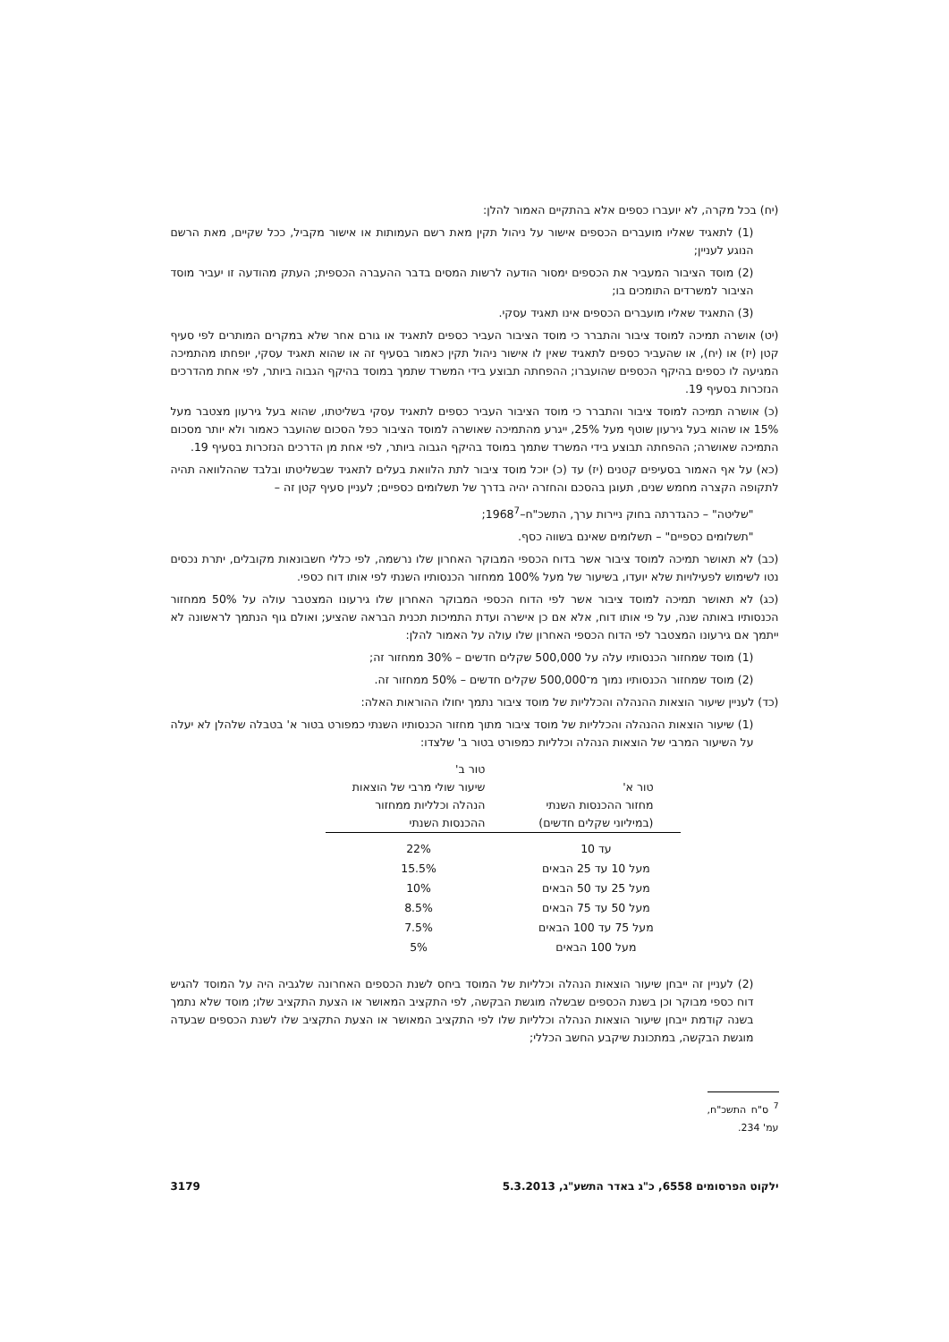(יח) בכל מקרה, לא יועברו כספים אלא בהתקיים האמור להלן:
(1) לתאגיד שאליו מועברים הכספים אישור על ניהול תקין מאת רשם העמותות או אישור מקביל, ככל שקיים, מאת הרשם הנוגע לעניין;
(2) מוסד הציבור המעביר את הכספים ימסור הודעה לרשות המסים בדבר ההעברה הכספית; העתק מהודעה זו יעביר מוסד הציבור למשרדים התומכים בו;
(3) התאגיד שאליו מועברים הכספים אינו תאגיד עסקי.
(יט) אושרה תמיכה למוסד ציבור והתברר כי מוסד הציבור העביר כספים לתאגיד או גורם אחר שלא במקרים המותרים לפי סעיף קטן (יז) או (יח), או שהעביר כספים לתאגיד שאין לו אישור ניהול תקין כאמור בסעיף זה או שהוא תאגיד עסקי, יופחתו מהתמיכה המגיעה לו כספים בהיקף הכספים שהועברו; ההפחתה תבוצע בידי המשרד שתמך במוסד בהיקף הגבוה ביותר, לפי אחת מהדרכים הנזכרות בסעיף 19.
(כ) אושרה תמיכה למוסד ציבור והתברר כי מוסד הציבור העביר כספים לתאגיד עסקי בשליטתו, שהוא בעל גירעון מצטבר מעל 15% או שהוא בעל גירעון שוטף מעל 25%, ייגרע מהתמיכה שאושרה למוסד הציבור כפל הסכום שהועבר כאמור ולא יותר מסכום התמיכה שאושרה; ההפחתה תבוצע בידי המשרד שתמך במוסד בהיקף הגבוה ביותר, לפי אחת מן הדרכים הנזכרות בסעיף 19.
(כא) על אף האמור בסעיפים קטנים (יז) עד (כ) יוכל מוסד ציבור לתת הלוואת בעלים לתאגיד שבשליטתו ובלבד שההלוואה תהיה לתקופה הקצרה מחמש שנים, תעוגן בהסכם והחזרה יהיה בדרך של תשלומים כספיים; לעניין סעיף קטן זה –
"שליטה" – כהגדרתה בחוק ניירות ערך, התשכ"ח–1968<sup>7</sup>;
"תשלומים כספיים" – תשלומים שאינם בשווה כסף.
(כב) לא תאושר תמיכה למוסד ציבור אשר בדוח הכספי המבוקר האחרון שלו נרשמה, לפי כללי חשבונאות מקובלים, יתרת נכסים נטו לשימוש לפעילויות שלא יועדו, בשיעור של מעל 100% ממחזור הכנסותיו השנתי לפי אותו דוח כספי.
(כג) לא תאושר תמיכה למוסד ציבור אשר לפי הדוח הכספי המבוקר האחרון שלו גירעונו המצטבר עולה על 50% ממחזור הכנסותיו באותה שנה, על פי אותו דוח, אלא אם כן אישרה ועדת התמיכות תכנית הבראה שהציע; ואולם גוף הנתמך לראשונה לא ייתמך אם גירעונו המצטבר לפי הדוח הכספי האחרון שלו עולה על האמור להלן:
(1) מוסד שמחזור הכנסותיו עלה על 500,000 שקלים חדשים – 30% ממחזור זה;
(2) מוסד שמחזור הכנסותיו נמוך מ־500,000 שקלים חדשים – 50% ממחזור זה.
(כד) לעניין שיעור הוצאות ההנהלה והכלליות של מוסד ציבור נתמך יחולו ההוראות האלה:
(1) שיעור הוצאות ההנהלה והכלליות של מוסד ציבור מתוך מחזור הכנסותיו השנתי כמפורט בטור א' בטבלה שלהלן לא יעלה על השיעור המרבי של הוצאות הנהלה וכלליות כמפורט בטור ב' שלצדו:
| טור א' מחזור ההכנסות השנתי (במיליוני שקלים חדשים) | טור ב' שיעור שולי מרבי של הוצאות הנהלה וכלליות ממחזור ההכנסות השנתי |
| --- | --- |
| עד 10 | 22% |
| מעל 10 עד 25 הבאים | 15.5% |
| מעל 25 עד 50 הבאים | 10% |
| מעל 50 עד 75 הבאים | 8.5% |
| מעל 75 עד 100 הבאים | 7.5% |
| מעל 100 הבאים | 5% |
(2) לעניין זה ייבחן שיעור הוצאות הנהלה וכלליות של המוסד ביחס לשנת הכספים האחרונה שלגביה היה על המוסד להגיש דוח כספי מבוקר וכן בשנת הכספים שבשלה מוגשת הבקשה, לפי התקציב המאושר או הצעת התקציב שלו; מוסד שלא נתמך בשנה קודמת ייבחן שיעור הוצאות הנהלה וכלליות שלו לפי התקציב המאושר או הצעת התקציב שלו לשנת הכספים שבעדה מוגשת הבקשה, במתכונת שיקבע החשב הכללי;
<sup>7</sup> ס"ח התשכ"ח, עמ' 234.
ילקוט הפרסומים 6558, כ"ג באדר התשע"ג, 5.3.2013 3179